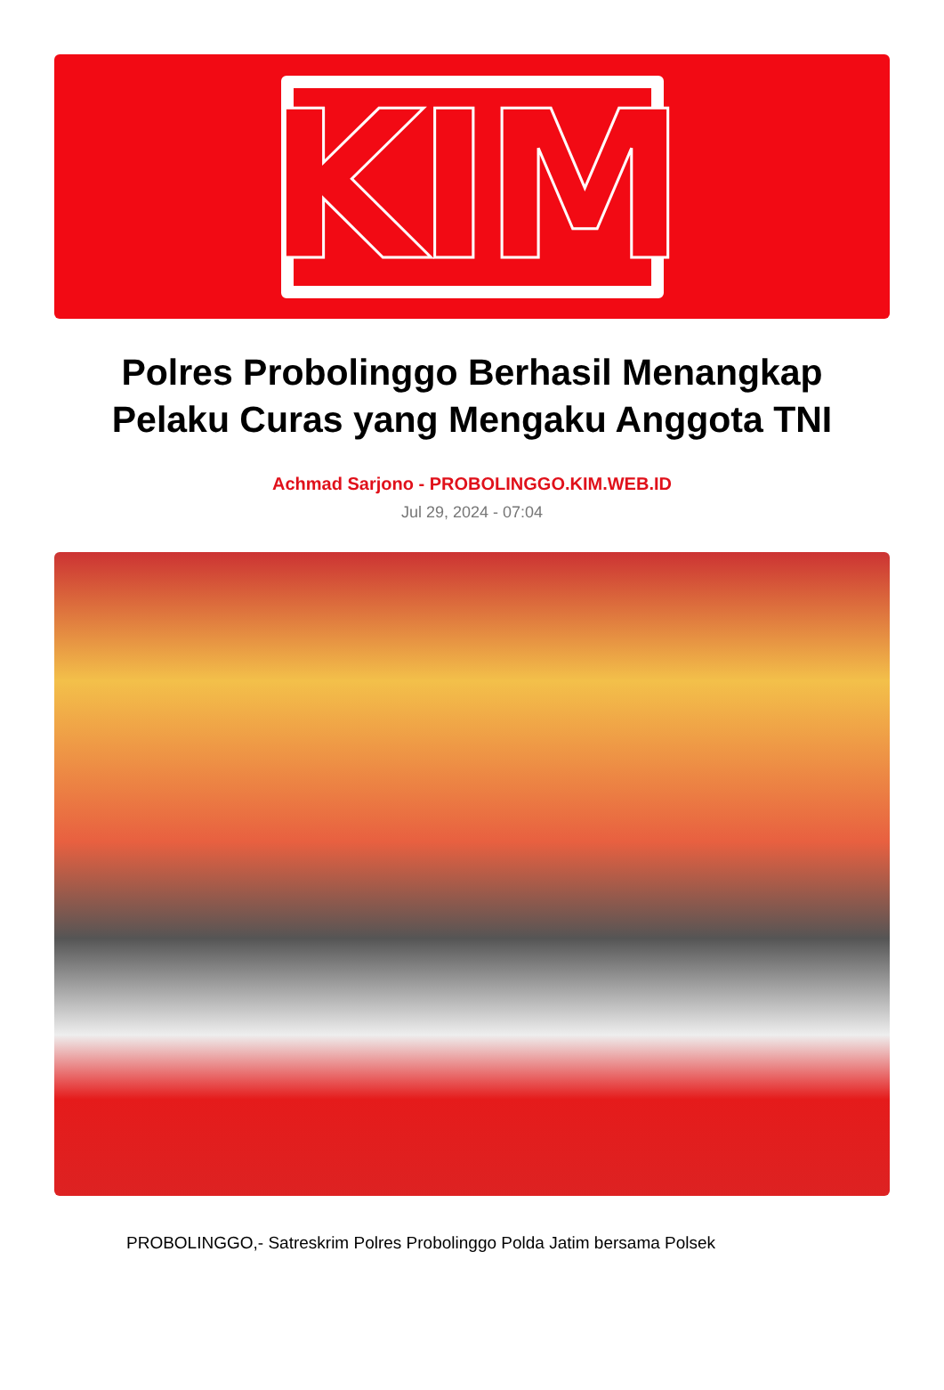KIM
Polres Probolinggo Berhasil Menangkap Pelaku Curas yang Mengaku Anggota TNI
Achmad Sarjono - PROBOLINGGO.KIM.WEB.ID
Jul 29, 2024 - 07:04
PROBOLINGGO,- Satreskrim Polres Probolinggo Polda Jatim bersama Polsek